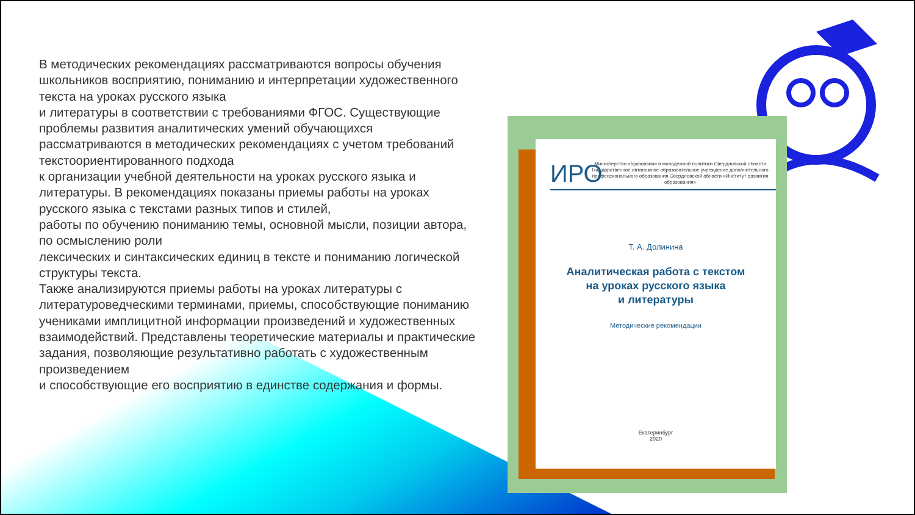В методических рекомендациях рассматриваются вопросы обучения школьников восприятию, пониманию и интерпретации художественного текста на уроках русского языка
и литературы в соответствии с требованиями ФГОС. Существующие проблемы развития аналитических умений обучающихся рассматриваются в методических рекомендациях с учетом требований текстоориентированного подхода
к организации учебной деятельности на уроках русского языка и литературы. В рекомендациях показаны приемы работы на уроках русского языка с текстами разных типов и стилей,
работы по обучению пониманию темы, основной мысли, позиции автора, по осмыслению роли
лексических и синтаксических единиц в тексте и пониманию логической структуры текста.
Также анализируются приемы работы на уроках литературы с литературоведческими терминами, приемы, способствующие пониманию учениками имплицитной информации произведений и художественных взаимодействий. Представлены теоретические материалы и практические задания, позволяющие результативно работать с художественным произведением
и способствующие его восприятию в единстве содержания и формы.
ИРО
Министерство образования и молодежной политики Свердловской области Государственное автономное образовательное учреждение дополнительного профессионального образования Свердловской области «Институт развития образования»
Т. А. Долинина
Аналитическая работа с текстом
на уроках русского языка
и литературы
Методические рекомендации
Екатеринбург
2020